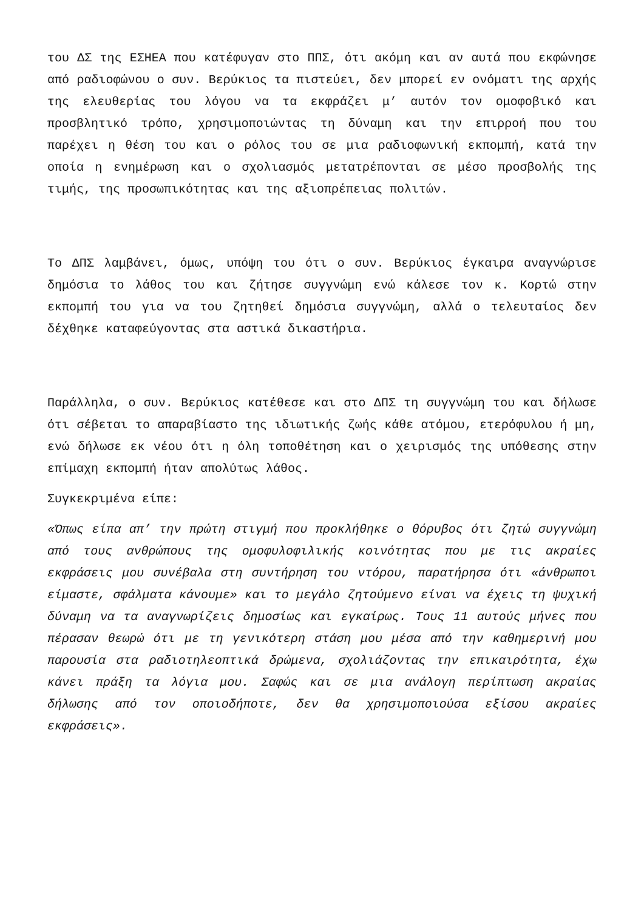του ΔΣ της ΕΣΗΕΑ που κατέφυγαν στο ΠΠΣ, ότι ακόμη και αν αυτά που εκφώνησε από ραδιοφώνου ο συν. Βερύκιος τα πιστεύει, δεν μπορεί εν ονόματι της αρχής της ελευθερίας του λόγου να τα εκφράζει μ’ αυτόν τον ομοφοβικό και προσβλητικό τρόπο, χρησιμοποιώντας τη δύναμη και την επιρροή που του παρέχει η θέση του και ο ρόλος του σε μια ραδιοφωνική εκπομπή, κατά την οποία η ενημέρωση και ο σχολιασμός μετατρέπονται σε μέσο προσβολής της τιμής, της προσωπικότητας και της αξιοπρέπειας πολιτών.
Το ΔΠΣ λαμβάνει, όμως, υπόψη του ότι ο συν. Βερύκιος έγκαιρα αναγνώρισε δημόσια το λάθος του και ζήτησε συγγνώμη ενώ κάλεσε τον κ. Κορτώ στην εκπομπή του για να του ζητηθεί δημόσια συγγνώμη, αλλά ο τελευταίος δεν δέχθηκε καταφεύγοντας στα αστικά δικαστήρια.
Παράλληλα, ο συν. Βερύκιος κατέθεσε και στο ΔΠΣ τη συγγνώμη του και δήλωσε ότι σέβεται το απαραβίαστο της ιδιωτικής ζωής κάθε ατόμου, ετερόφυλου ή μη, ενώ δήλωσε εκ νέου ότι η όλη τοποθέτηση και ο χειρισμός της υπόθεσης στην επίμαχη εκπομπή ήταν απολύτως λάθος.
Συγκεκριμένα είπε:
«Όπως είπα απ’ την πρώτη στιγμή που προκλήθηκε ο θόρυβος ότι ζητώ συγγνώμη από τους ανθρώπους της ομοφυλοφιλικής κοινότητας που με τις ακραίες εκφράσεις μου συνέβαλα στη συντήρηση του ντόρου, παρατήρησα ότι «άνθρωποι είμαστε, σφάλματα κάνουμε» και το μεγάλο ζητούμενο είναι να έχεις τη ψυχική δύναμη να τα αναγνωρίζεις δημοσίως και εγκαίρως. Τους 11 αυτούς μήνες που πέρασαν θεωρώ ότι με τη γενικότερη στάση μου μέσα από την καθημερινή μου παρουσία στα ραδιοτηλεοπτικά δρώμενα, σχολιάζοντας την επικαιρότητα, έχω κάνει πράξη τα λόγια μου. Σαφώς και σε μια ανάλογη περίπτωση ακραίας δήλωσης από τον οποιοδήποτε, δεν θα χρησιμοποιούσα εξίσου ακραίες εκφράσεις».